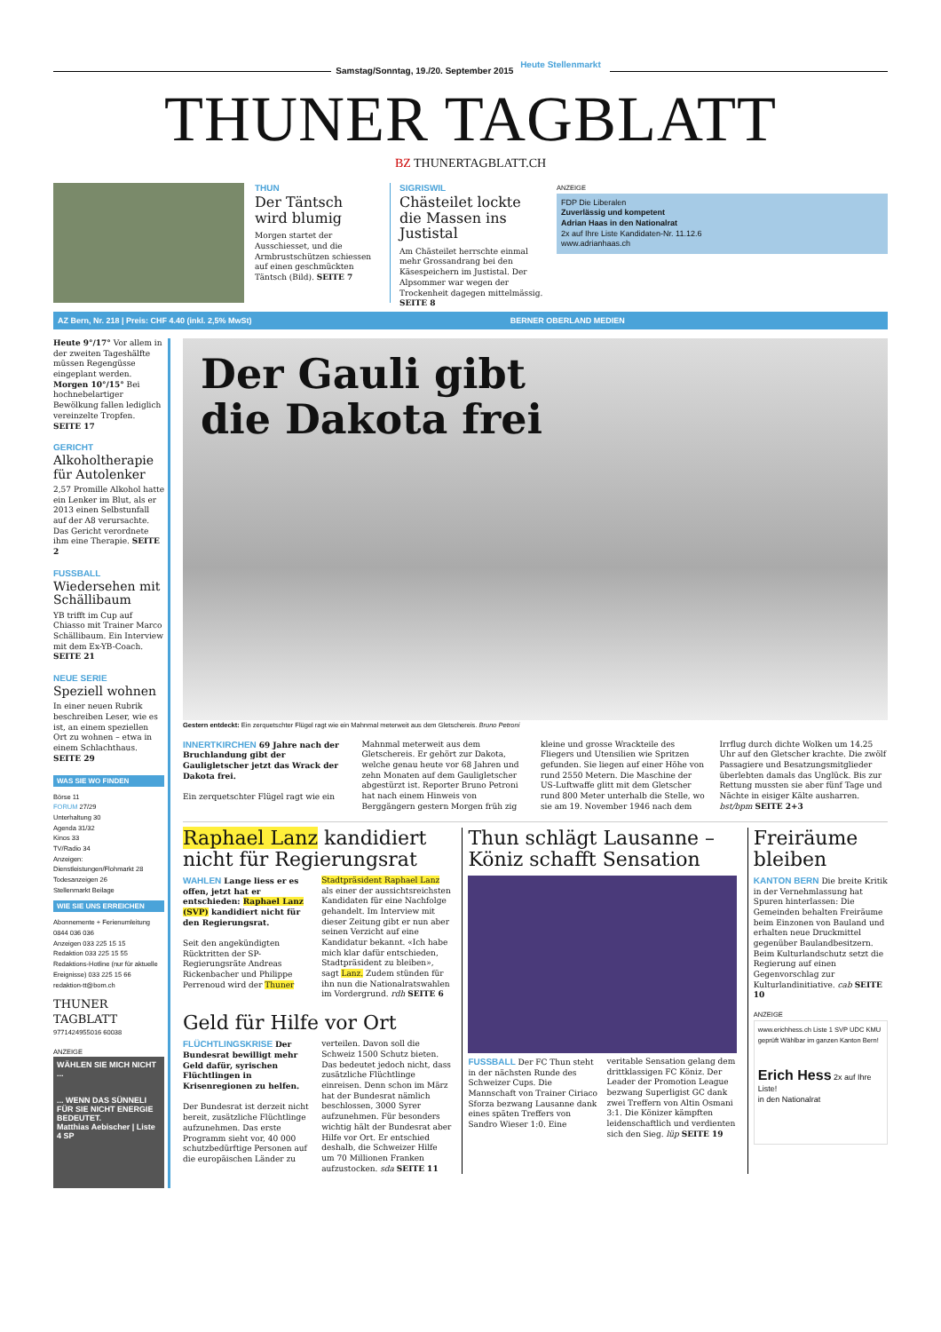Samstag/Sonntag, 19./20. September 2015 Heute Stellenmarkt
THUNER TAGBLATT
BZ THUNERTAGBLATT.CH
THUN
Der Täntsch wird blumig
Morgen startet der Ausschiesset, und die Armbrustschützen schiessen auf einen geschmückten Täntsch (Bild). SEITE 7
SIGRISWIL
Chästeilet lockte die Massen ins Justistal
Am Chästeilet herrschte einmal mehr Grossandrang bei den Käsespeichern im Justistal. Der Alpsommer war wegen der Trockenheit dagegen mittelmässig. SEITE 8
ANZEIGE
FDP Die Liberalen
Zuverlässig und kompetent
Adrian Haas in den Nationalrat
2x auf Ihre Liste Kandidaten-Nr. 11.12.6
www.adrianhaas.ch
AZ Bern, Nr. 218 | Preis: CHF 4.40 (inkl. 2,5% MwSt) BERNER OBERLAND MEDIEN
Heute 9°/17° Vor allem in der zweiten Tageshälfte müssen Regengüsse eingeplant werden.
Morgen 10°/15° Bei hochnebelartiger Bewölkung fallen lediglich vereinzelte Tropfen. SEITE 17
GERICHT
Alkoholtherapie für Autolenker
2,57 Promille Alkohol hatte ein Lenker im Blut, als er 2013 einen Selbstunfall auf der A8 verursachte. Das Gericht verordnete ihm eine Therapie. SEITE 2
FUSSBALL
Wiedersehen mit Schällibaum
YB trifft im Cup auf Chiasso mit Trainer Marco Schällibaum. Ein Interview mit dem Ex-YB-Coach. SEITE 21
NEUE SERIE
Speziell wohnen
In einer neuen Rubrik beschreiben Leser, wie es ist, an einem speziellen Ort zu wohnen – etwa in einem Schlachthaus. SEITE 29
WAS SIE WO FINDEN
Börse 11
FORUM 27/29
Unterhaltung 30
Agenda 31/32
Kinos 33
TV/Radio 34
Anzeigen:
Dienstleistungen/Flohmarkt 28
Todesanzeigen 26
Stellenmarkt Beilage
WIE SIE UNS ERREICHEN
Abonnemente + Ferienumleitung 0844 036 036
Anzeigen 033 225 15 15
Redaktion 033 225 15 55
Redaktions-Hotline (nur für aktuelle Ereignisse) 033 225 15 66
redaktion-tt@bom.ch
THUNER TAGBLATT
9771424955016 60038
ANZEIGE
WÄHLEN SIE MICH NICHT ...
... WENN DAS SÜNNELI FÜR SIE NICHT ENERGIE BEDEUTET.
Matthias Aebischer | Liste 4 SP
Der Gauli gibt
die Dakota frei
Gestern entdeckt: Ein zerquetschter Flügel ragt wie ein Mahnmal meterweit aus dem Gletschereis. Bruno Petroni
INNERTKIRCHEN 69 Jahre nach der Bruchlandung gibt der Gauligletscher jetzt das Wrack der Dakota frei.
Ein zerquetschter Flügel ragt wie ein Mahnmal meterweit aus dem Gletschereis. Er gehört zur Dakota, welche genau heute vor 68 Jahren und zehn Monaten auf dem Gauligletscher abgestürzt ist. Reporter Bruno Petroni hat nach einem Hinweis von Berggängern gestern Morgen früh zig kleine und grosse Wrackteile des Fliegers und Utensilien wie Spritzen gefunden. Sie liegen auf einer Höhe von rund 2550 Metern. Die Maschine der US-Luftwaffe glitt mit dem Gletscher rund 800 Meter unterhalb die Stelle, wo sie am 19. November 1946 nach dem Irrflug durch dichte Wolken um 14.25 Uhr auf den Gletscher krachte. Die zwölf Passagiere und Besatzungsmitglieder überlebten damals das Unglück. Bis zur Rettung mussten sie aber fünf Tage und Nächte in eisiger Kälte ausharren. bst/bpm SEITE 2+3
Raphael Lanz kandidiert nicht für Regierungsrat
WAHLEN Lange liess er es offen, jetzt hat er entschieden: Raphael Lanz (SVP) kandidiert nicht für den Regierungsrat.
Seit den angekündigten Rücktritten der SP-Regierungsräte Andreas Rickenbacher und Philippe Perrenoud wird der Thuner Stadtpräsident Raphael Lanz als einer der aussichtsreichsten Kandidaten für eine Nachfolge gehandelt. Im Interview mit dieser Zeitung gibt er nun aber seinen Verzicht auf eine Kandidatur bekannt. «Ich habe mich klar dafür entschieden, Stadtpräsident zu bleiben», sagt Lanz. Zudem stünden für ihn nun die Nationalratswahlen im Vordergrund. rdh SEITE 6
Geld für Hilfe vor Ort
FLÜCHTLINGSKRISE Der Bundesrat bewilligt mehr Geld dafür, syrischen Flüchtlingen in Krisenregionen zu helfen.
Der Bundesrat ist derzeit nicht bereit, zusätzliche Flüchtlinge aufzunehmen. Das erste Programm sieht vor, 40 000 schutzbedürftige Personen auf die europäischen Länder zu verteilen. Davon soll die Schweiz 1500 Schutz bieten. Das bedeutet jedoch nicht, dass zusätzliche Flüchtlinge einreisen. Denn schon im März hat der Bundesrat nämlich beschlossen, 3000 Syrer aufzunehmen. Für besonders wichtig hält der Bundesrat aber Hilfe vor Ort. Er entschied deshalb, die Schweizer Hilfe um 70 Millionen Franken aufzustocken. sda SEITE 11
Thun schlägt Lausanne – Köniz schafft Sensation
FUSSBALL Der FC Thun steht in der nächsten Runde des Schweizer Cups. Die Mannschaft von Trainer Ciriaco Sforza bezwang Lausanne dank eines späten Treffers von Sandro Wieser 1:0. Eine veritable Sensation gelang dem drittklassigen FC Köniz. Der Leader der Promotion League bezwang Superligist GC dank zwei Treffern von Altin Osmani 3:1. Die Könizer kämpften leidenschaftlich und verdienten sich den Sieg. lüp SEITE 19
Freiräume bleiben
KANTON BERN Die breite Kritik in der Vernehmlassung hat Spuren hinterlassen: Die Gemeinden behalten Freiräume beim Einzonen von Bauland und erhalten neue Druckmittel gegenüber Baulandbesitzern. Beim Kulturlandschutz setzt die Regierung auf einen Gegenvorschlag zur Kulturlandinitiative. cab SEITE 10
ANZEIGE
www.erichhess.ch Liste 1 SVP UDC KMU geprüft Wählbar im ganzen Kanton Bern!
Erich Hess 2x auf Ihre Liste!
in den Nationalrat